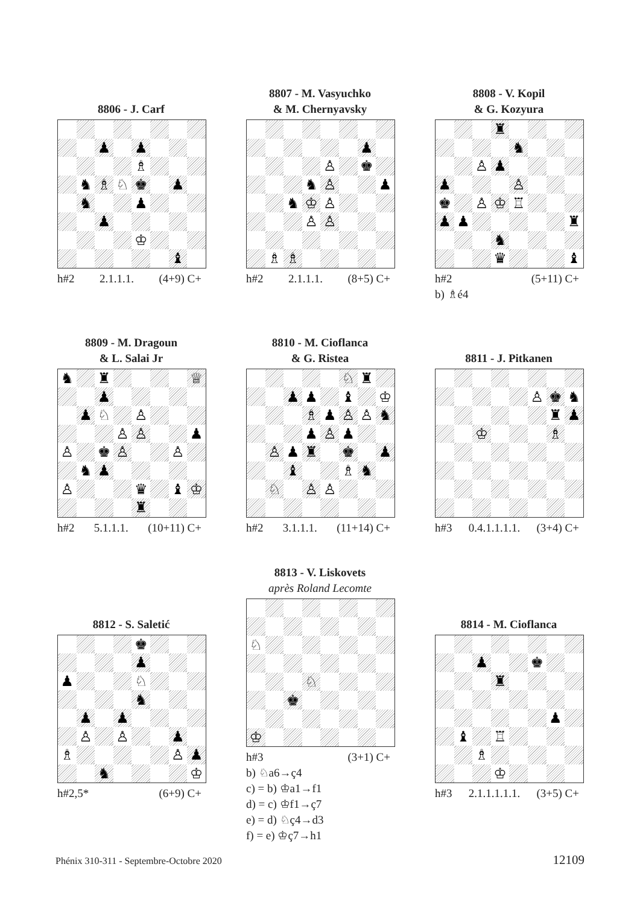8806 - J. Carf
| | | ♟ | | ♟ | | | |
| | | | | ♗ | | | |
| | ♞ | ♗ | ♘ | ♚ | | ♟ | |
| | ♞ | | | ♟ | | | |
| | | ♟ | | | | | |
| | | | | ♔ | | | |
| | | | | | | ♝ | |
h#2 2.1.1.1. (4+9) C+
8807 - M. Vasyuchko
& M. Chernyavsky
| | | | | | | ♟ | |
| | | | | ♙ | | ♚ | |
| | | | ♞ | ♙ | | | ♟ |
| | | ♞ | ♔ | ♙ | | | |
| | | | ♙ | ♙ | | | |
| | ♗ | ♗ | | | | | |
h#2 2.1.1.1. (8+5) C+
8808 - V. Kopil
& G. Kozyura
| | | | ♜ | | | | |
| | | | | ♞ | | | |
| | | ♙ | ♟ | | | | |
| ♟ | | | | ♙ | | | |
| ♚ | | ♙ | ♔ | ♖ | | | |
| ♟ | ♟ | | | | | | ♜ |
| | | | ♞ | | | | |
| | | | ♛ | | | | ♝ |
h#2 (5+11) C+
b) ♗é4
8809 - M. Dragoun
& L. Salai Jr
| ♞ | | ♜ | | | | | ♕ |
| | | ♟ | | | | | |
| | ♟ | ♘ | | ♙ | | | |
| | | | ♙ | ♙ | | | ♟ |
| ♙ | | ♚ | ♙ | | | ♙ | |
| | ♞ | ♟ | | | | | |
| ♙ | | | | ♛ | | ♝ | ♔ |
| | | | | ♜ | | | |
h#2 5.1.1.1. (10+11) C+
8810 - M. Cioflanca
& G. Ristea
| | | | | | ♘ | ♜ | |
| | | ♟ | ♟ | | ♝ | | ♔ |
| | | | ♗ | ♟ | ♙ | ♙ | ♞ |
| | | | ♟ | ♙ | ♟ | | |
| | ♙ | ♟ | ♜ | | ♚ | | ♟ |
| | | ♝ | | | ♗ | ♞ | |
| | ♘ | | ♙ | ♙ | | | |
h#2 3.1.1.1. (11+14) C+
8811 - J. Pitkanen
| | | | | | ♙ | ♚ | ♞ |
| | | | | | | ♜ | ♟ |
| | | ♔ | | | | ♗ | |
h#3 0.4.1.1.1.1. (3+4) C+
8812 - S. Saletić
| | | | | ♚ | | | |
| | | | | ♟ | | | |
| ♟ | | | | ♘ | | | |
| | | | | ♞ | | | |
| | ♟ | | ♟ | | | | |
| | ♙ | | ♙ | | | ♟ | |
| ♗ | | | | | | ♙ | ♟ |
| | | ♞ | | | | | ♔ |
h#2,5* (6+9) C+
8813 - V. Liskovets
après Roland Lecomte
| ♘ | | | | | | | |
| | | | ♘ | | | | |
| | | ♚ | | | | | |
| ♔ | | | | | | | |
h#3 (3+1) C+
b) ♘a6→ç4
c) = b) ♔a1→f1
d) = c) ♔f1→ç7
e) = d) ♘ç4→d3
f) = e) ♔ç7→h1
8814 - M. Cioflanca
| | | ♟ | | | ♚ | | |
| | | | ♜ | | | | |
| | | | | | | ♟ | |
| | ♝ | | ♖ | | | | |
| | | ♗ | | | | | |
| | | | ♔ | | | | |
h#3 2.1.1.1.1.1. (3+5) C+
Phénix 310-311 - Septembre-Octobre 2020 12109